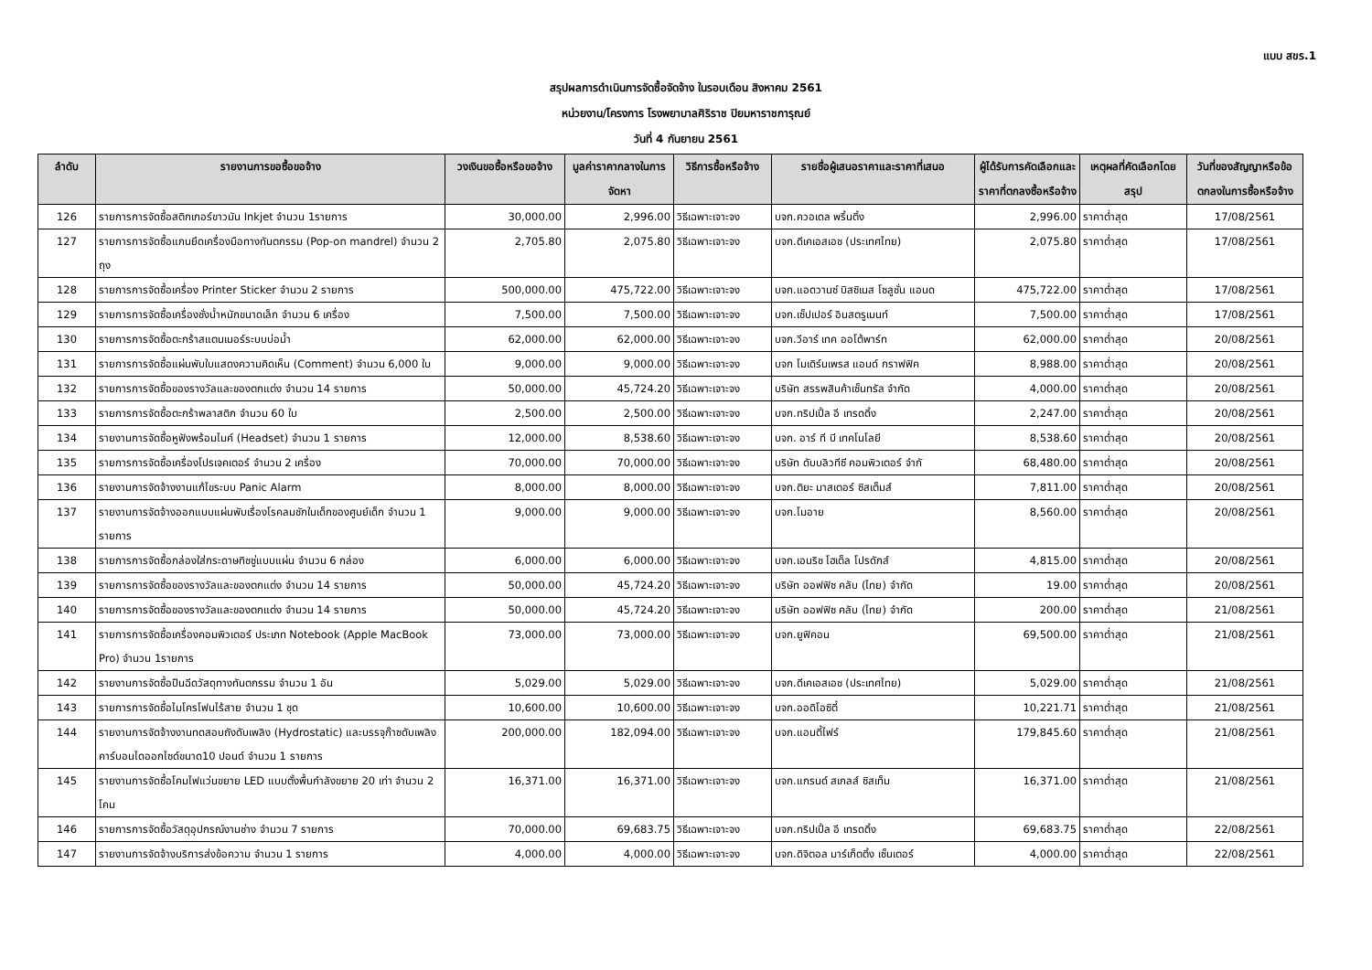แบบ สขร.1
สรุปผลการดำเนินการจัดซื้อจัดจ้าง ในรอบเดือน สิงหาคม 2561
หน่วยงาน/โครงการ โรงพยาบาลศิริราช ปิยมหาราชการุณย์
วันที่ 4 กันยายน 2561
| ลำดับ | รายงานการขอซื้อขอจ้าง | วงเงินขอซื้อหรือขอจ้าง | มูลค่าราคากลางในการจัดหา | วิธีการซื้อหรือจ้าง | รายชื่อผู้เสนอราคาและราคาที่เสนอ | ผู้ได้รับการคัดเลือกและราคาที่ตกลงซื้อหรือจ้าง | เหตุผลที่คัดเลือกโดยสรุป | วันที่ของสัญญาหรือข้อตกลงในการซื้อหรือจ้าง |
| --- | --- | --- | --- | --- | --- | --- | --- | --- |
| 126 | รายการการจัดซื้อสติกเกอร์ขาวมัน Inkjet จำนวน 1รายการ | 30,000.00 | 2,996.00 | วิธีเฉพาะเจาะจง | บจก.ควอเดล พริ้นติ้ง | 2,996.00 | ราคาต่ำสุด | 17/08/2561 |
| 127 | รายการการจัดซื้อแกนยึดเครื่องมือทางทันตกรรม (Pop-on mandrel) จำนวน 2 ถุง | 2,705.80 | 2,075.80 | วิธีเฉพาะเจาะจง | บจก.ดีเคเอสเอช (ประเทศไทย) | 2,075.80 | ราคาต่ำสุด | 17/08/2561 |
| 128 | รายการการจัดซื้อเครื่อง Printer Sticker จำนวน 2 รายการ | 500,000.00 | 475,722.00 | วิธีเฉพาะเจาะจง | บจก.แอดวานซ์ บิสซิเนส โซลูชั่น แอนด | 475,722.00 | ราคาต่ำสุด | 17/08/2561 |
| 129 | รายการการจัดซื้อเครื่องชั่งน้ำหนักขนาดเล็ก จำนวน 6 เครื่อง | 7,500.00 | 7,500.00 | วิธีเฉพาะเจาะจง | บจก.เซ็ปเปอร์ อินสตรูเมนท์ | 7,500.00 | ราคาต่ำสุด | 17/08/2561 |
| 130 | รายการการจัดซื้อตะกร้าสแตนเนอร์ระบบบ่อน้ำ | 62,000.00 | 62,000.00 | วิธีเฉพาะเจาะจง | บจก.วีอาร์ เทค ออโต้พาร์ท | 62,000.00 | ราคาต่ำสุด | 20/08/2561 |
| 131 | รายการการจัดซื้อแผ่นพับใบแสดงความคิดเห็น (Comment) จำนวน 6,000 ใบ | 9,000.00 | 9,000.00 | วิธีเฉพาะเจาะจง | บจก โมเดิร์นเพรส แอนด์ กราฟฟิค | 8,988.00 | ราคาต่ำสุด | 20/08/2561 |
| 132 | รายการการจัดซื้อของรางวัลและของตกแต่ง จำนวน 14 รายการ | 50,000.00 | 45,724.20 | วิธีเฉพาะเจาะจง | บริษัท สรรพสินค้าเซ็นทรัล จำกัด | 4,000.00 | ราคาต่ำสุด | 20/08/2561 |
| 133 | รายการการจัดซื้อตะกร้าพลาสติก จำนวน 60 ใบ | 2,500.00 | 2,500.00 | วิธีเฉพาะเจาะจง | บจก.ทริปเปิ้ล อี เทรดดิ้ง | 2,247.00 | ราคาต่ำสุด | 20/08/2561 |
| 134 | รายงานการจัดซื้อหูฟังพร้อมไมค์ (Headset) จำนวน 1 รายการ | 12,000.00 | 8,538.60 | วิธีเฉพาะเจาะจง | บจก. อาร์ ที บี เทคโนโลยี | 8,538.60 | ราคาต่ำสุด | 20/08/2561 |
| 135 | รายการการจัดซื้อเครื่องโปรเจคเตอร์ จำนวน 2 เครื่อง | 70,000.00 | 70,000.00 | วิธีเฉพาะเจาะจง | บริษัท ดับบลิวทีซี คอมพิวเตอร์ จำกั | 68,480.00 | ราคาต่ำสุด | 20/08/2561 |
| 136 | รายงานการจัดจ้างงานแก้ไขระบบ Panic Alarm | 8,000.00 | 8,000.00 | วิธีเฉพาะเจาะจง | บจก.ติยะ มาสเตอร์ ซิสเต็มส์ | 7,811.00 | ราคาต่ำสุด | 20/08/2561 |
| 137 | รายงานการจัดจ้างออกแบบแผ่นพับเรื่องโรคลมชักในเด็กของศูนย์เด็ก จำนวน 1 รายการ | 9,000.00 | 9,000.00 | วิธีเฉพาะเจาะจง | บจก.โมอาย | 8,560.00 | ราคาต่ำสุด | 20/08/2561 |
| 138 | รายการการจัดซื้อกล่องใส่กระดาษทิชชู่แบบแผ่น จำนวน 6 กล่อง | 6,000.00 | 6,000.00 | วิธีเฉพาะเจาะจง | บจก.เอนริช โฮเต็ล โปรดักส์ | 4,815.00 | ราคาต่ำสุด | 20/08/2561 |
| 139 | รายการการจัดซื้อของรางวัลและของตกแต่ง จำนวน 14 รายการ | 50,000.00 | 45,724.20 | วิธีเฉพาะเจาะจง | บริษัท ออฟฟิซ คลับ (ไทย) จำกัด | 19.00 | ราคาต่ำสุด | 20/08/2561 |
| 140 | รายการการจัดซื้อของรางวัลและของตกแต่ง จำนวน 14 รายการ | 50,000.00 | 45,724.20 | วิธีเฉพาะเจาะจง | บริษัท ออฟฟิซ คลับ (ไทย) จำกัด | 200.00 | ราคาต่ำสุด | 21/08/2561 |
| 141 | รายการการจัดซื้อเครื่องคอมพิวเตอร์ ประเภท Notebook (Apple MacBook Pro) จำนวน 1รายการ | 73,000.00 | 73,000.00 | วิธีเฉพาะเจาะจง | บจก.ยูฟิคอน | 69,500.00 | ราคาต่ำสุด | 21/08/2561 |
| 142 | รายงานการจัดซื้อปืนฉีดวัสดุทางทันตกรรม จำนวน 1 อัน | 5,029.00 | 5,029.00 | วิธีเฉพาะเจาะจง | บจก.ดีเคเอสเอช (ประเทศไทย) | 5,029.00 | ราคาต่ำสุด | 21/08/2561 |
| 143 | รายการการจัดซื้อไมโครโฟนไร้สาย จำนวน 1 ชุด | 10,600.00 | 10,600.00 | วิธีเฉพาะเจาะจง | บจก.ออดิโอซิตี้ | 10,221.71 | ราคาต่ำสุด | 21/08/2561 |
| 144 | รายงานการจัดจ้างงานทดสอบถังดับเพลิง (Hydrostatic) และบรรจุก๊าซดับเพลิงคาร์บอนไดออกไซด์ขนาด10 ปอนด์ จำนวน 1 รายการ | 200,000.00 | 182,094.00 | วิธีเฉพาะเจาะจง | บจก.แอนตี้ไฟร์ | 179,845.60 | ราคาต่ำสุด | 21/08/2561 |
| 145 | รายงานการจัดซื้อโคมไฟแว่นขยาย LED แบบตั้งพื้นกำลังขยาย 20 เท่า จำนวน 2 โคม | 16,371.00 | 16,371.00 | วิธีเฉพาะเจาะจง | บจก.แกรนด์ สเกลส์ ซิสเท็ม | 16,371.00 | ราคาต่ำสุด | 21/08/2561 |
| 146 | รายการการจัดซื้อวัสดุอุปกรณ์งานช่าง จำนวน 7 รายการ | 70,000.00 | 69,683.75 | วิธีเฉพาะเจาะจง | บจก.ทริปเปิ้ล อี เทรดดิ้ง | 69,683.75 | ราคาต่ำสุด | 22/08/2561 |
| 147 | รายงานการจัดจ้างบริการส่งข้อความ จำนวน 1 รายการ | 4,000.00 | 4,000.00 | วิธีเฉพาะเจาะจง | บจก.ดิจิตอล มาร์เก็ตติ้ง เซ็นเตอร์ | 4,000.00 | ราคาต่ำสุด | 22/08/2561 |